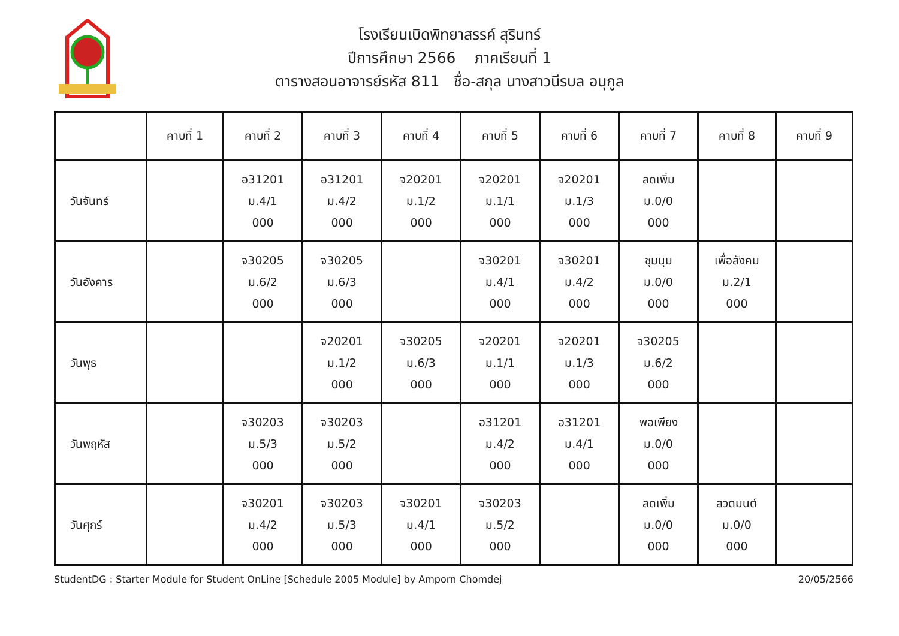โรงเรียนเบิดพิทยาสรรค์ สุรินทร์
ปีการศึกษา 2566 ภาคเรียนที่ 1
ตารางสอนอาจารย์รหัส 811 ชื่อ-สกุล นางสาวนีรบล อนุกูล
| | คาบที่ 1 | คาบที่ 2 | คาบที่ 3 | คาบที่ 4 | คาบที่ 5 | คาบที่ 6 | คาบที่ 7 | คาบที่ 8 | คาบที่ 9 |
| --- | --- | --- | --- | --- | --- | --- | --- | --- | --- |
| วันจันทร์ | | อ31201 ม.4/1 000 | อ31201 ม.4/2 000 | จ20201 ม.1/2 000 | จ20201 ม.1/1 000 | จ20201 ม.1/3 000 | ลดเพิ่ม ม.0/0 000 | | |
| วันอังคาร | | จ30205 ม.6/2 000 | จ30205 ม.6/3 000 | | จ30201 ม.4/1 000 | จ30201 ม.4/2 000 | ชุมนุม ม.0/0 000 | เพื่อสังคม ม.2/1 000 | |
| วันพุธ | | | จ20201 ม.1/2 000 | จ30205 ม.6/3 000 | จ20201 ม.1/1 000 | จ20201 ม.1/3 000 | จ30205 ม.6/2 000 | | |
| วันพฤหัส | | จ30203 ม.5/3 000 | จ30203 ม.5/2 000 | | อ31201 ม.4/2 000 | อ31201 ม.4/1 000 | พอเพียง ม.0/0 000 | | |
| วันศุกร์ | | จ30201 ม.4/2 000 | จ30203 ม.5/3 000 | จ30201 ม.4/1 000 | จ30203 ม.5/2 000 | | ลดเพิ่ม ม.0/0 000 | สวดมนต์ ม.0/0 000 | |
StudentDG : Starter Module for Student OnLine [Schedule 2005 Module] by Amporn Chomdej 20/05/2566